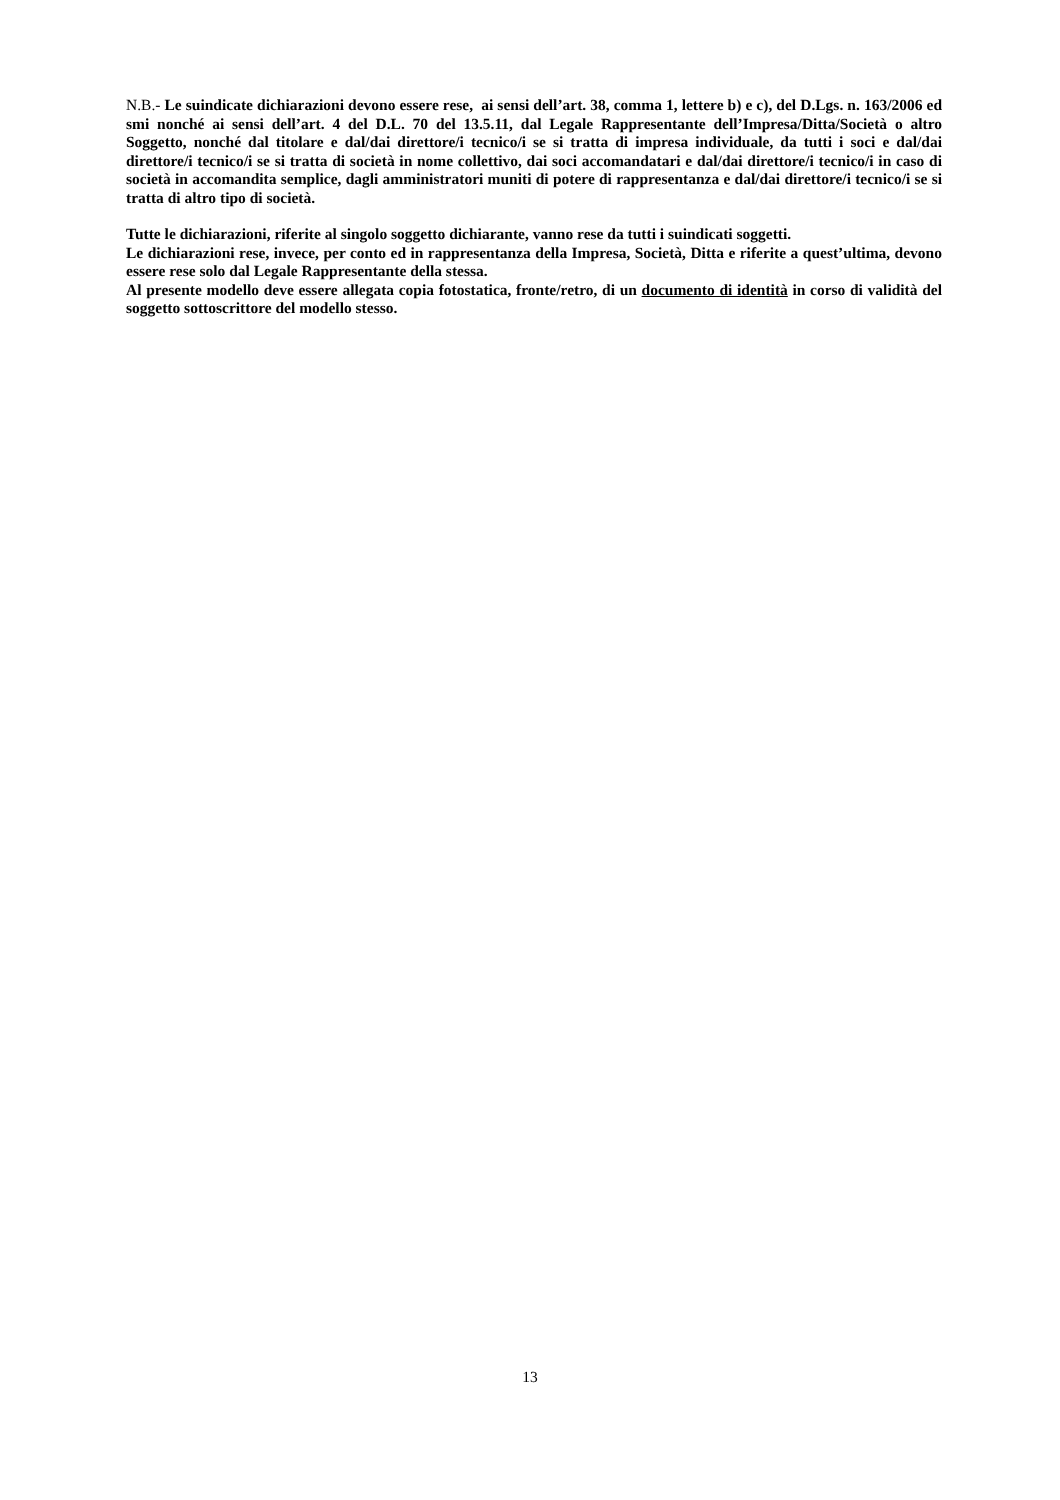N.B.- Le suindicate dichiarazioni devono essere rese, ai sensi dell’art. 38, comma 1, lettere b) e c), del D.Lgs. n. 163/2006 ed smi nonché ai sensi dell’art. 4 del D.L. 70 del 13.5.11, dal Legale Rappresentante dell’Impresa/Ditta/Società o altro Soggetto, nonché dal titolare e dal/dai direttore/i tecnico/i se si tratta di impresa individuale, da tutti i soci e dal/dai direttore/i tecnico/i se si tratta di società in nome collettivo, dai soci accomandatari e dal/dai direttore/i tecnico/i in caso di società in accomandita semplice, dagli amministratori muniti di potere di rappresentanza e dal/dai direttore/i tecnico/i se si tratta di altro tipo di società.
Tutte le dichiarazioni, riferite al singolo soggetto dichiarante, vanno rese da tutti i suindicati soggetti.
Le dichiarazioni rese, invece, per conto ed in rappresentanza della Impresa, Società, Ditta e riferite a quest’ultima, devono essere rese solo dal Legale Rappresentante della stessa.
Al presente modello deve essere allegata copia fotostatica, fronte/retro, di un documento di identità in corso di validità del soggetto sottoscrittore del modello stesso.
13